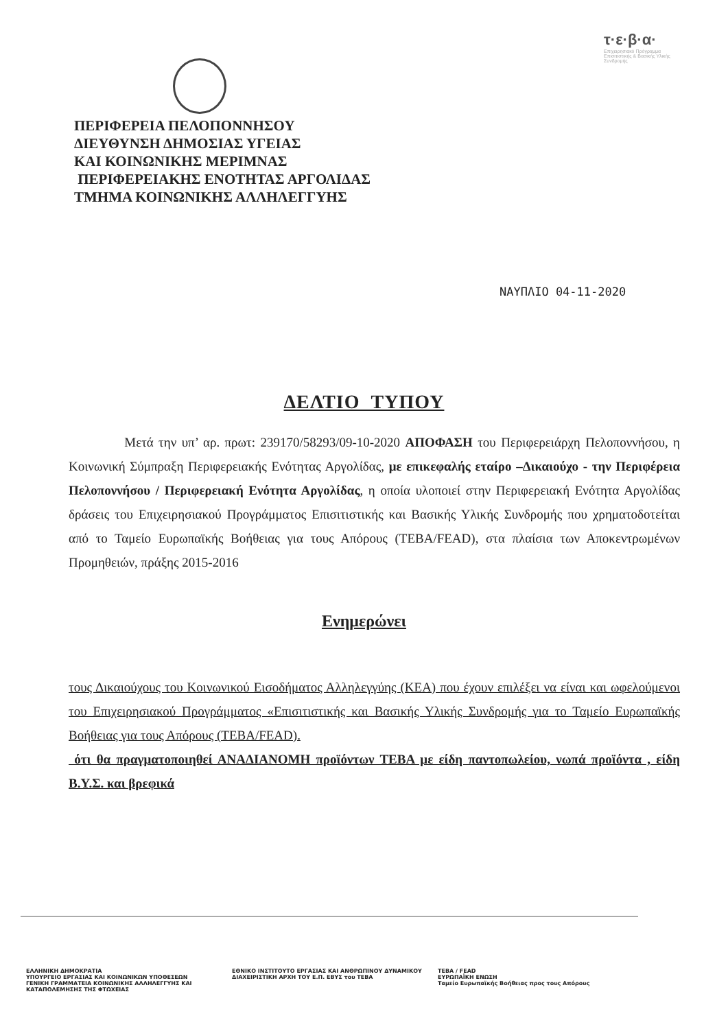τ·ε·β·α·
Επιχειρησιακό Πρόγραμμα Επισιτιστικής & Βασικής Υλικής Συνδρομής
ΠΕΡΙΦΕΡΕΙΑ ΠΕΛΟΠΟΝΝΗΣΟΥ
ΔΙΕΥΘΥΝΣΗ ΔΗΜΟΣΙΑΣ ΥΓΕΙΑΣ
ΚΑΙ ΚΟΙΝΩΝΙΚΗΣ ΜΕΡΙΜΝΑΣ
ΠΕΡΙΦΕΡΕΙΑΚΗΣ ΕΝΟΤΗΤΑΣ ΑΡΓΟΛΙΔΑΣ
ΤΜΗΜΑ ΚΟΙΝΩΝΙΚΗΣ ΑΛΛΗΛΕΓΓΥΗΣ
ΝΑΥΠΛΙΟ 04-11-2020
ΔΕΛΤΙΟ ΤΥΠΟΥ
Μετά την υπ’ αρ. πρωτ: 239170/58293/09-10-2020 ΑΠΟΦΑΣΗ του Περιφερειάρχη Πελοποννήσου, η Κοινωνική Σύμπραξη Περιφερειακής Ενότητας Αργολίδας, με επικεφαλής εταίρο –Δικαιούχο - την Περιφέρεια Πελοποννήσου / Περιφερειακή Ενότητα Αργολίδας, η οποία υλοποιεί στην Περιφερειακή Ενότητα Αργολίδας δράσεις του Επιχειρησιακού Προγράμματος Επισιτιστικής και Βασικής Υλικής Συνδρομής που χρηματοδοτείται από το Ταμείο Ευρωπαϊκής Βοήθειας για τους Απόρους (ΤΕΒΑ/FEAD), στα πλαίσια των Αποκεντρωμένων Προμηθειών, πράξης 2015-2016
Ενημερώνει
τους Δικαιούχους του Κοινωνικού Εισοδήματος Αλληλεγγύης (ΚΕΑ) που έχουν επιλέξει να είναι και ωφελούμενοι του Επιχειρησιακού Προγράμματος «Επισιτιστικής και Βασικής Υλικής Συνδρομής για το Ταμείο Ευρωπαϊκής Βοήθειας για τους Απόρους (ΤΕΒΑ/FEAD).
ότι θα πραγματοποιηθεί ΑΝΑΔΙΑΝΟΜΗ προϊόντων ΤΕΒΑ με είδη παντοπωλείου, νωπά προϊόντα , είδη Β.Υ.Σ. και βρεφικά
ΕΛΛΗΝΙΚΗ ΔΗΜΟΚΡΑΤΙΑ
ΥΠΟΥΡΓΕΙΟ ΕΡΓΑΣΙΑΣ ΚΑΙ ΚΟΙΝΩΝΙΚΩΝ ΥΠΟΘΕΣΕΩΝ
ΓΕΝΙΚΗ ΓΡΑΜΜΑΤΕΙΑ ΚΟΙΝΩΝΙΚΗΣ ΑΛΛΗΛΕΓΓΥΗΣ ΚΑΙ ΚΑΤΑΠΟΛΕΜΗΣΗΣ ΤΗΣ ΦΤΩΧΕΙΑΣ
ΕΘΝΙΚΟ ΙΝΣΤΙΤΟΥΤΟ ΕΡΓΑΣΙΑΣ ΚΑΙ ΑΝΘΡΩΠΙΝΟΥ ΔΥΝΑΜΙΚΟΥ ΔΙΑΧΕΙΡΙΣΤΙΚΗ ΑΡΧΗ ΤΟΥ Ε.Π. ΕΒΥΣ του ΤΕΒΑ
ΤΕΒΑ / FEAD
ΕΥΡΩΠΑΪΚΗ ΕΝΩΣΗ
Ταμείο Ευρωπαϊκής Βοήθειας προς τους Απόρους